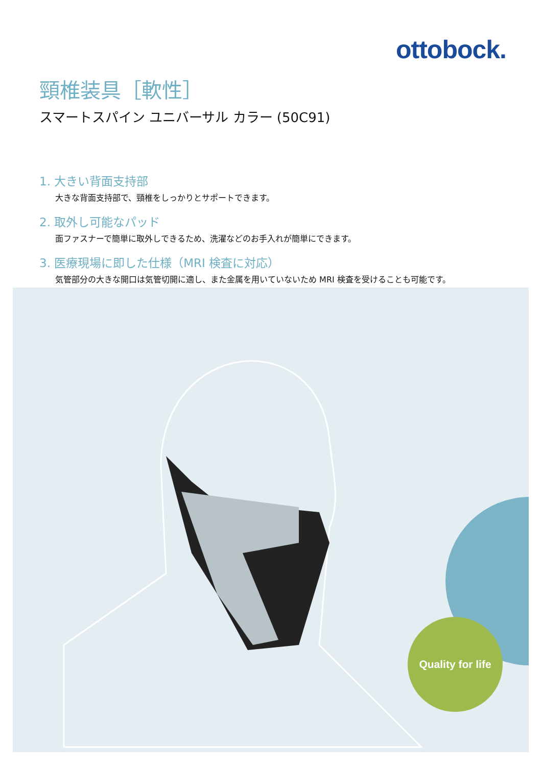ottobock.
頸椎装具［軟性］
スマートスパイン ユニバーサル カラー (50C91)
1. 大きい背面支持部
大きな背面支持部で、頸椎をしっかりとサポートできます。
2. 取外し可能なパッド
面ファスナーで簡単に取外しできるため、洗濯などのお手入れが簡単にできます。
3. 医療現場に即した仕様（MRI 検査に対応）
気管部分の大きな開口は気管切開に適し、また金属を用いていないため MRI 検査を受けることも可能です。
Quality for life